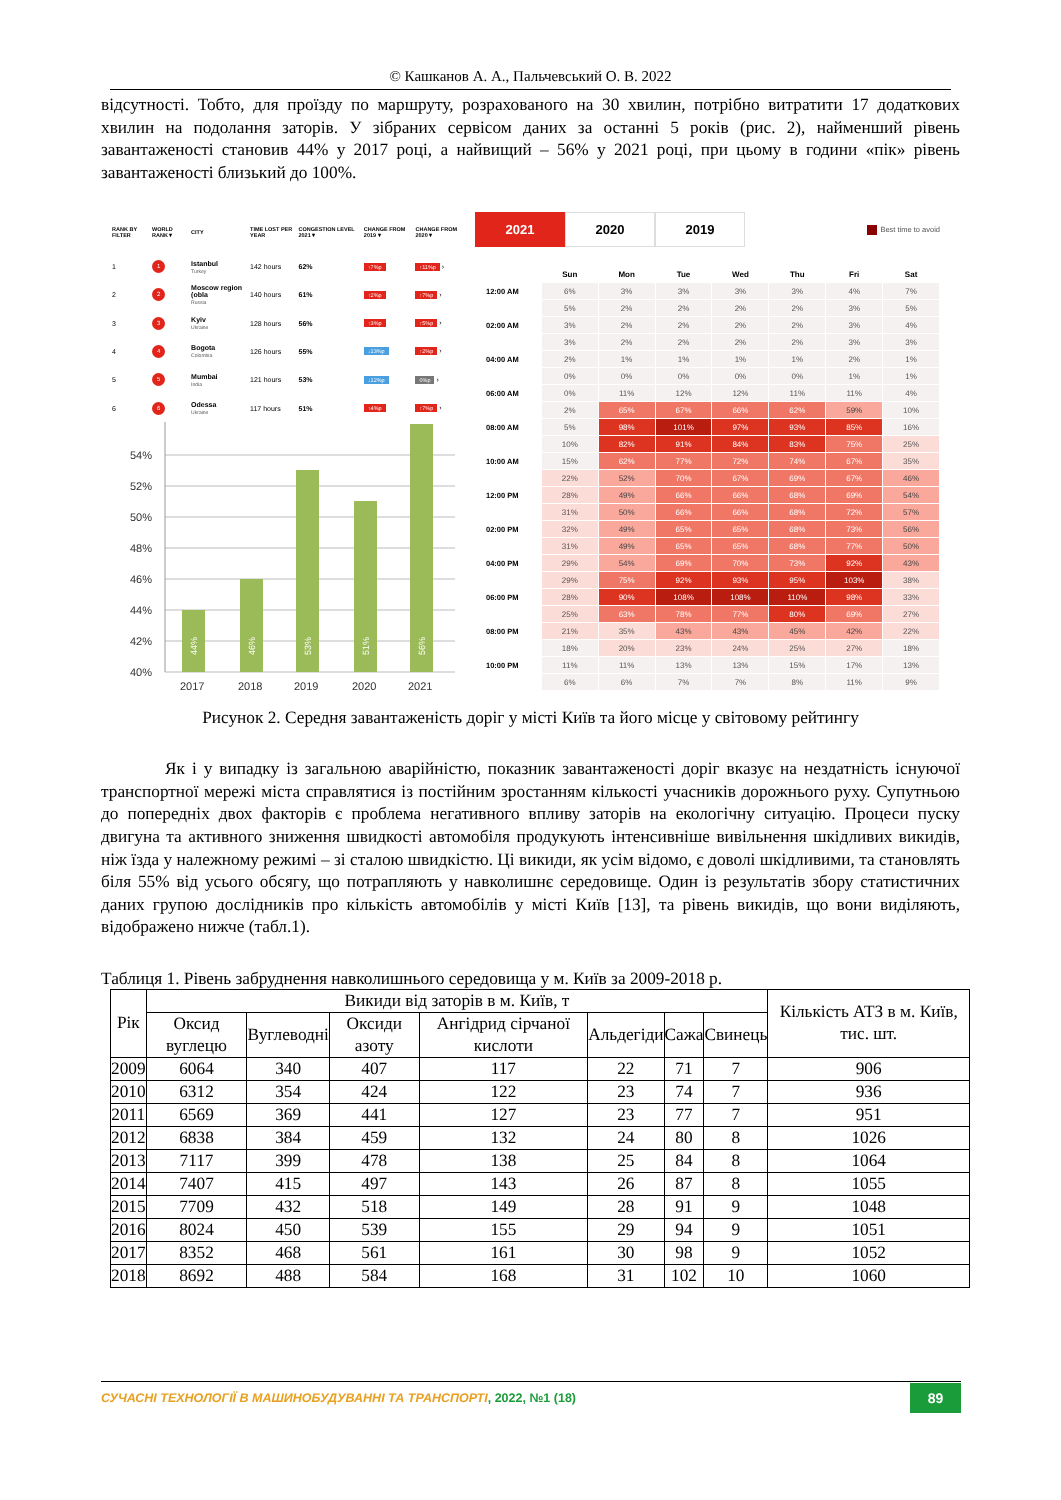© Кашканов А. А., Пальчевський О. В. 2022
відсутності. Тобто, для проїзду по маршруту, розрахованого на 30 хвилин, потрібно витратити 17 додаткових хвилин на подолання заторів. У зібраних сервісом даних за останні 5 років (рис. 2), найменший рівень завантаженості становив 44% у 2017 році, а найвищий – 56% у 2021 році, при цьому в години «пік» рівень завантаженості близький до 100%.
| RANK BY FILTER | WORLD RANK ▾ | CITY | TIME LOST PER YEAR | CONGESTION LEVEL 2021 ▾ | CHANGE FROM 2019 ▾ | CHANGE FROM 2020 ▾ |
| --- | --- | --- | --- | --- | --- | --- |
| 1 | 1 | Istanbul Turkey | 142 hours | 62% | ↑7%p | ↑11%p › |
| 2 | 2 | Moscow region (obla Russia | 140 hours | 61% | ↑2%p | ↑7%p › |
| 3 | 3 | Kyiv Ukraine | 128 hours | 56% | ↑3%p | ↑5%p › |
| 4 | 4 | Bogota Colombia | 126 hours | 55% | ↓13%p | ↑2%p › |
| 5 | 5 | Mumbai India | 121 hours | 53% | ↓12%p | 0%p › |
| 6 | 6 | Odessa Ukraine | 117 hours | 51% | ↑4%p | ↑7%p › |
54%
52%
50%
48%
46%
44%
42%
40%
44%
46%
53%
51%
56%
2017
2018
2019
2020
2021
2021 2020 2019
Best time to avoid
| | Sun | Mon | Tue | Wed | Thu | Fri | Sat |
| --- | --- | --- | --- | --- | --- | --- | --- |
| 12:00 AM | 6% | 3% | 3% | 3% | 3% | 4% | 7% |
| | 5% | 2% | 2% | 2% | 2% | 3% | 5% |
| 02:00 AM | 3% | 2% | 2% | 2% | 2% | 3% | 4% |
| | 3% | 2% | 2% | 2% | 2% | 3% | 3% |
| 04:00 AM | 2% | 1% | 1% | 1% | 1% | 2% | 1% |
| | 0% | 0% | 0% | 0% | 0% | 1% | 1% |
| 06:00 AM | 0% | 11% | 12% | 12% | 11% | 11% | 4% |
| | 2% | 65% | 67% | 66% | 62% | 59% | 10% |
| 08:00 AM | 5% | 98% | 101% | 97% | 93% | 85% | 16% |
| | 10% | 82% | 91% | 84% | 83% | 75% | 25% |
| 10:00 AM | 15% | 62% | 77% | 72% | 74% | 67% | 35% |
| | 22% | 52% | 70% | 67% | 69% | 67% | 46% |
| 12:00 PM | 28% | 49% | 66% | 66% | 68% | 69% | 54% |
| | 31% | 50% | 66% | 66% | 68% | 72% | 57% |
| 02:00 PM | 32% | 49% | 65% | 65% | 68% | 73% | 56% |
| | 31% | 49% | 65% | 65% | 68% | 77% | 50% |
| 04:00 PM | 29% | 54% | 69% | 70% | 73% | 92% | 43% |
| | 29% | 75% | 92% | 93% | 95% | 103% | 38% |
| 06:00 PM | 28% | 90% | 108% | 108% | 110% | 98% | 33% |
| | 25% | 63% | 78% | 77% | 80% | 69% | 27% |
| 08:00 PM | 21% | 35% | 43% | 43% | 45% | 42% | 22% |
| | 18% | 20% | 23% | 24% | 25% | 27% | 18% |
| 10:00 PM | 11% | 11% | 13% | 13% | 15% | 17% | 13% |
| | 6% | 6% | 7% | 7% | 8% | 11% | 9% |
Рисунок 2. Середня завантаженість доріг у місті Київ та його місце у світовому рейтингу
Як і у випадку із загальною аварійністю, показник завантаженості доріг вказує на нездатність існуючої транспортної мережі міста справлятися із постійним зростанням кількості учасників дорожнього руху. Супутньою до попередніх двох факторів є проблема негативного впливу заторів на екологічну ситуацію. Процеси пуску двигуна та активного зниження швидкості автомобіля продукують інтенсивніше вивільнення шкідливих викидів, ніж їзда у належному режимі – зі сталою швидкістю. Ці викиди, як усім відомо, є доволі шкідливими, та становлять біля 55% від усього обсягу, що потрапляють у навколишнє середовище. Один із результатів збору статистичних даних групою дослідників про кількість автомобілів у місті Київ [13], та рівень викидів, що вони виділяють, відображено нижче (табл.1).
Таблиця 1. Рівень забруднення навколишнього середовища у м. Київ за 2009-2018 р.
| Рік | Викиди від заторів в м. Київ, т | | | | | | | Кількість АТЗ в м. Київ, тис. шт. |
| --- | --- | --- | --- | --- | --- | --- | --- | --- |
| | Оксид вуглецю | Вуглеводні | Оксиди азоту | Ангідрид сірчаної кислоти | Альдегіди | Сажа | Свинець | |
| 2009 | 6064 | 340 | 407 | 117 | 22 | 71 | 7 | 906 |
| 2010 | 6312 | 354 | 424 | 122 | 23 | 74 | 7 | 936 |
| 2011 | 6569 | 369 | 441 | 127 | 23 | 77 | 7 | 951 |
| 2012 | 6838 | 384 | 459 | 132 | 24 | 80 | 8 | 1026 |
| 2013 | 7117 | 399 | 478 | 138 | 25 | 84 | 8 | 1064 |
| 2014 | 7407 | 415 | 497 | 143 | 26 | 87 | 8 | 1055 |
| 2015 | 7709 | 432 | 518 | 149 | 28 | 91 | 9 | 1048 |
| 2016 | 8024 | 450 | 539 | 155 | 29 | 94 | 9 | 1051 |
| 2017 | 8352 | 468 | 561 | 161 | 30 | 98 | 9 | 1052 |
| 2018 | 8692 | 488 | 584 | 168 | 31 | 102 | 10 | 1060 |
СУЧАСНІ ТЕХНОЛОГІЇ В МАШИНОБУДУВАННІ ТА ТРАНСПОРТІ, 2022, №1 (18) 89